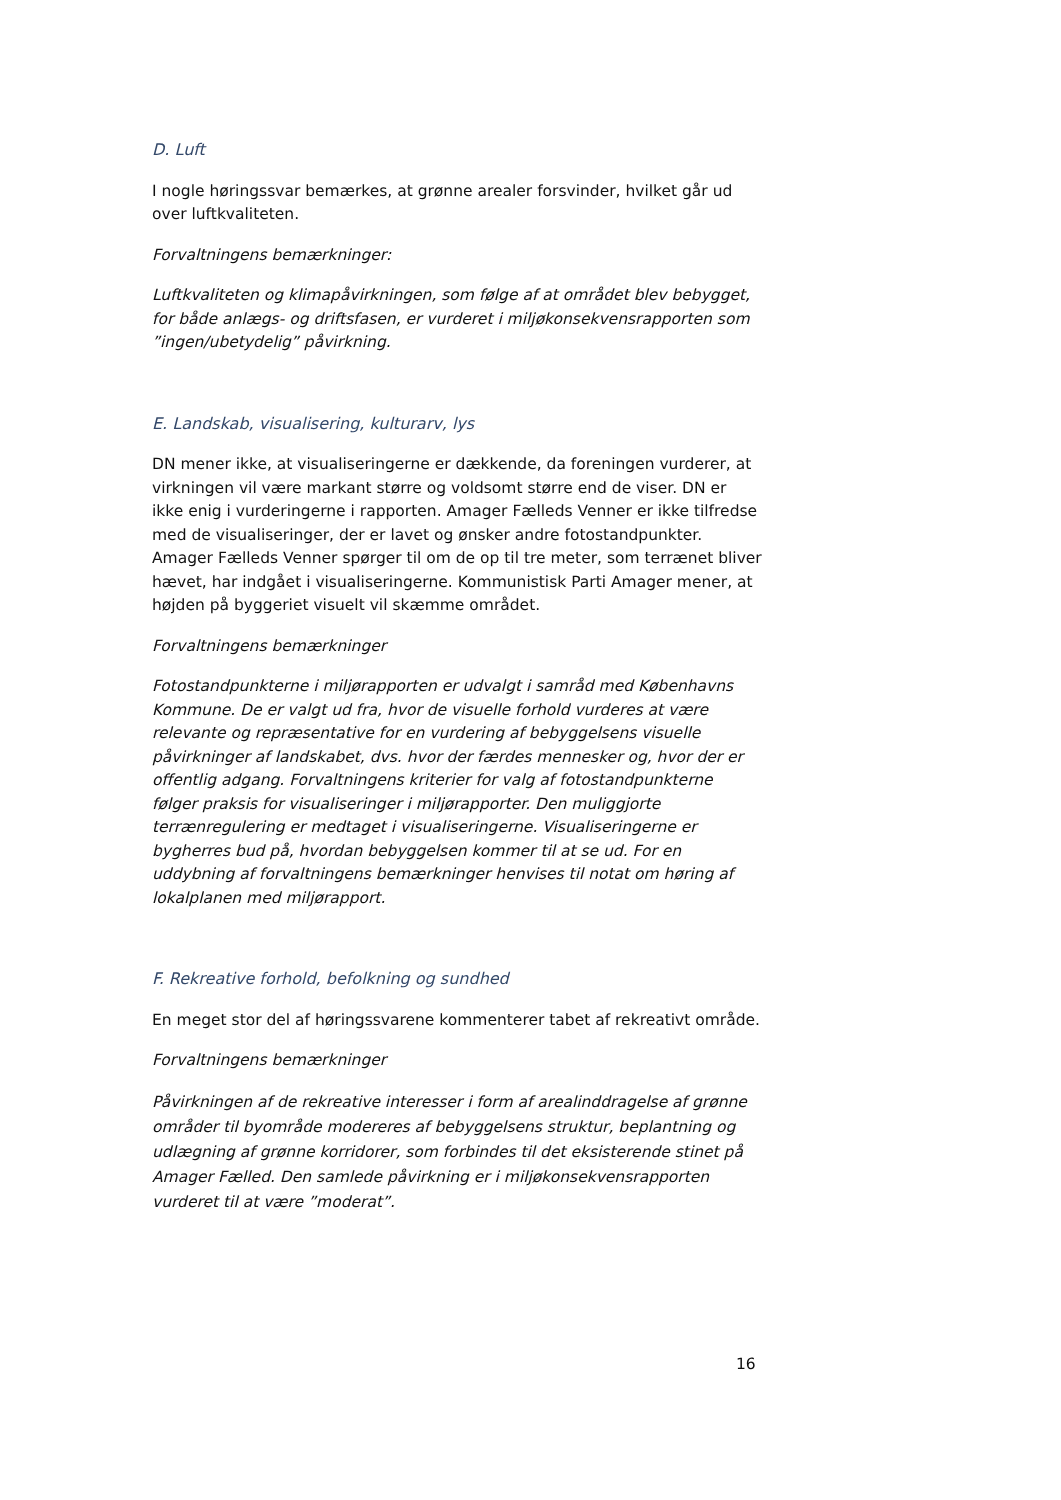D. Luft
I nogle høringssvar bemærkes, at grønne arealer forsvinder, hvilket går ud over luftkvaliteten.
Forvaltningens bemærkninger:
Luftkvaliteten og klimapåvirkningen, som følge af at området blev bebygget, for både anlægs- og driftsfasen, er vurderet i miljøkonsekvensrapporten som ”ingen/ubetydelig” påvirkning.
E. Landskab, visualisering, kulturarv, lys
DN mener ikke, at visualiseringerne er dækkende, da foreningen vurderer, at virkningen vil være markant større og voldsomt større end de viser. DN er ikke enig i vurderingerne i rapporten. Amager Fælleds Venner er ikke tilfredse med de visualiseringer, der er lavet og ønsker andre fotostandpunkter. Amager Fælleds Venner spørger til om de op til tre meter, som terrænet bliver hævet, har indgået i visualiseringerne. Kommunistisk Parti Amager mener, at højden på byggeriet visuelt vil skæmme området.
Forvaltningens bemærkninger
Fotostandpunkterne i miljørapporten er udvalgt i samråd med Københavns Kommune. De er valgt ud fra, hvor de visuelle forhold vurderes at være relevante og repræsentative for en vurdering af bebyggelsens visuelle påvirkninger af landskabet, dvs. hvor der færdes mennesker og, hvor der er offentlig adgang. Forvaltningens kriterier for valg af fotostandpunkterne følger praksis for visualiseringer i miljørapporter. Den muliggjorte terrænregulering er medtaget i visualiseringerne. Visualiseringerne er bygherres bud på, hvordan bebyggelsen kommer til at se ud. For en uddybning af forvaltningens bemærkninger henvises til notat om høring af lokalplanen med miljørapport.
F. Rekreative forhold, befolkning og sundhed
En meget stor del af høringssvarene kommenterer tabet af rekreativt område.
Forvaltningens bemærkninger
Påvirkningen af de rekreative interesser i form af arealinddragelse af grønne områder til byområde modereres af bebyggelsens struktur, beplantning og udlægning af grønne korridorer, som forbindes til det eksisterende stinet på Amager Fælled. Den samlede påvirkning er i miljøkonsekvensrapporten vurderet til at være ”moderat”.
16